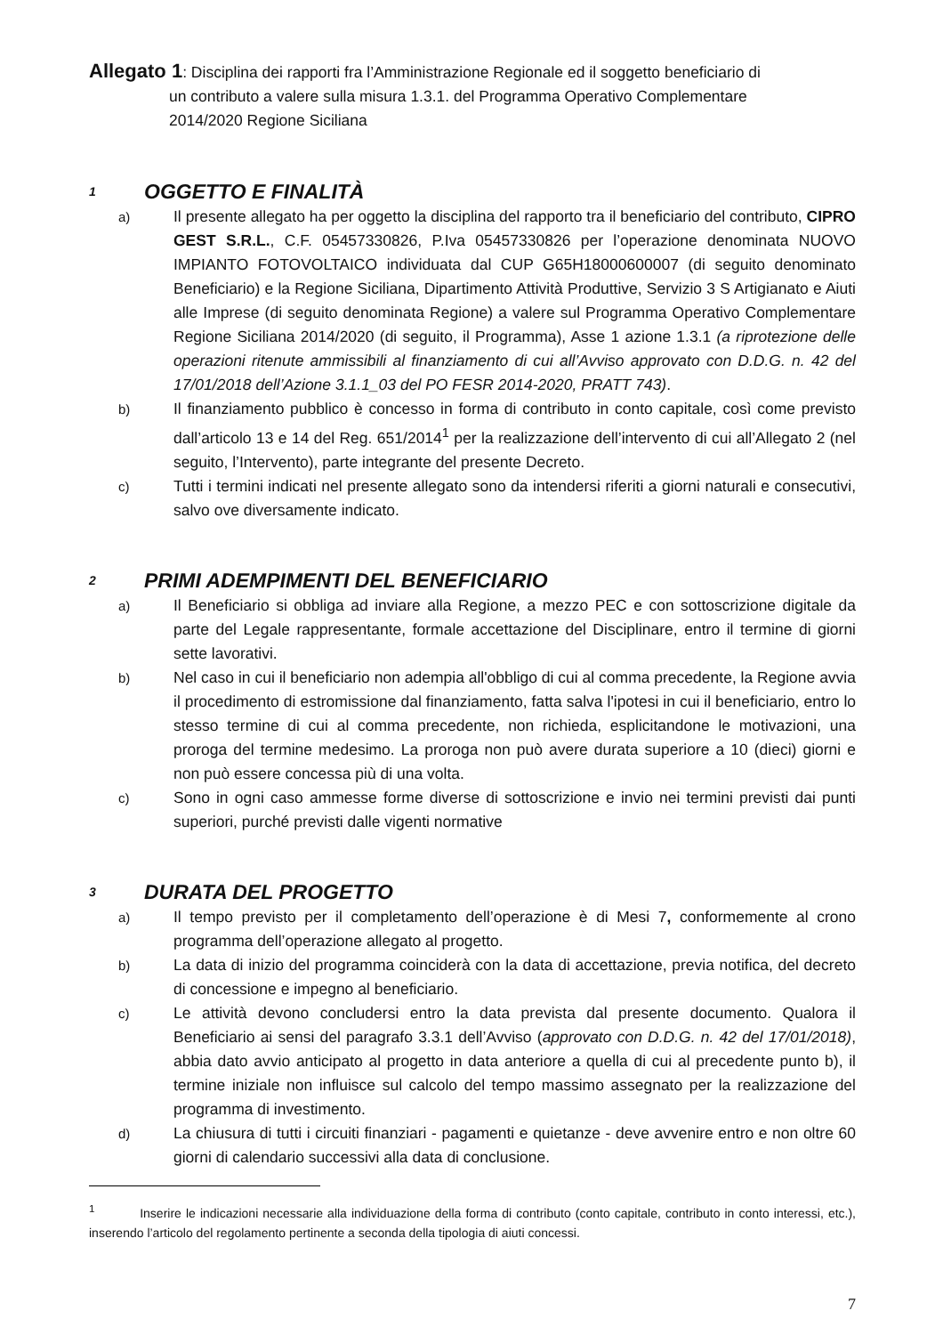Allegato 1: Disciplina dei rapporti fra l’Amministrazione Regionale ed il soggetto beneficiario di
un contributo a valere sulla misura 1.3.1. del Programma Operativo Complementare
2014/2020 Regione Siciliana
1 OGGETTO E FINALITÀ
a) Il presente allegato ha per oggetto la disciplina del rapporto tra il beneficiario del contributo, CIPRO GEST S.R.L., C.F. 05457330826, P.Iva 05457330826 per l’operazione denominata NUOVO IMPIANTO FOTOVOLTAICO individuata dal CUP G65H18000600007 (di seguito denominato Beneficiario) e la Regione Siciliana, Dipartimento Attività Produttive, Servizio 3 S Artigianato e Aiuti alle Imprese (di seguito denominata Regione) a valere sul Programma Operativo Complementare Regione Siciliana 2014/2020 (di seguito, il Programma), Asse 1 azione 1.3.1 (a riprotezione delle operazioni ritenute ammissibili al finanziamento di cui all’Avviso approvato con D.D.G. n. 42 del 17/01/2018 dell’Azione 3.1.1_03 del PO FESR 2014-2020, PRATT 743).
b) Il finanziamento pubblico è concesso in forma di contributo in conto capitale, così come previsto dall’articolo 13 e 14 del Reg. 651/2014<sup>1</sup> per la realizzazione dell’intervento di cui all’Allegato 2 (nel seguito, l’Intervento), parte integrante del presente Decreto.
c) Tutti i termini indicati nel presente allegato sono da intendersi riferiti a giorni naturali e consecutivi, salvo ove diversamente indicato.
2 PRIMI ADEMPIMENTI DEL BENEFICIARIO
a) Il Beneficiario si obbliga ad inviare alla Regione, a mezzo PEC e con sottoscrizione digitale da parte del Legale rappresentante, formale accettazione del Disciplinare, entro il termine di giorni sette lavorativi.
b) Nel caso in cui il beneficiario non adempia all'obbligo di cui al comma precedente, la Regione avvia il procedimento di estromissione dal finanziamento, fatta salva l'ipotesi in cui il beneficiario, entro lo stesso termine di cui al comma precedente, non richieda, esplicitandone le motivazioni, una proroga del termine medesimo. La proroga non può avere durata superiore a 10 (dieci) giorni e non può essere concessa più di una volta.
c) Sono in ogni caso ammesse forme diverse di sottoscrizione e invio nei termini previsti dai punti superiori, purché previsti dalle vigenti normative
3 DURATA DEL PROGETTO
a) Il tempo previsto per il completamento dell’operazione è di Mesi 7, conformemente al crono programma dell’operazione allegato al progetto.
b) La data di inizio del programma coinciderà con la data di accettazione, previa notifica, del decreto di concessione e impegno al beneficiario.
c) Le attività devono concludersi entro la data prevista dal presente documento. Qualora il Beneficiario ai sensi del paragrafo 3.3.1 dell’Avviso (approvato con D.D.G. n. 42 del 17/01/2018), abbia dato avvio anticipato al progetto in data anteriore a quella di cui al precedente punto b), il termine iniziale non influisce sul calcolo del tempo massimo assegnato per la realizzazione del programma di investimento.
d) La chiusura di tutti i circuiti finanziari - pagamenti e quietanze - deve avvenire entro e non oltre 60 giorni di calendario successivi alla data di conclusione.
<sup>1</sup> Inserire le indicazioni necessarie alla individuazione della forma di contributo (conto capitale, contributo in conto interessi, etc.), inserendo l’articolo del regolamento pertinente a seconda della tipologia di aiuti concessi.
7